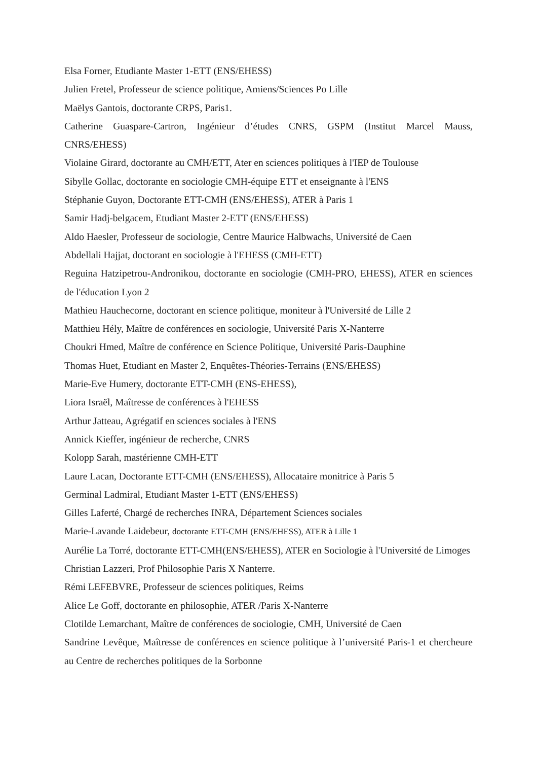Elsa Forner, Etudiante Master 1-ETT (ENS/EHESS)
Julien Fretel, Professeur de science politique, Amiens/Sciences Po Lille
Maëlys Gantois, doctorante CRPS, Paris1.
Catherine Guaspare-Cartron, Ingénieur d’études CNRS, GSPM (Institut Marcel Mauss, CNRS/EHESS)
Violaine Girard, doctorante au CMH/ETT, Ater en sciences politiques à l'IEP de Toulouse
Sibylle Gollac, doctorante en sociologie CMH-équipe ETT et enseignante à l'ENS
Stéphanie Guyon, Doctorante ETT-CMH (ENS/EHESS), ATER à Paris 1
Samir Hadj-belgacem, Etudiant Master 2-ETT (ENS/EHESS)
Aldo Haesler, Professeur de sociologie, Centre Maurice Halbwachs, Université de Caen
Abdellali Hajjat, doctorant en sociologie à l'EHESS (CMH-ETT)
Reguina Hatzipetrou-Andronikou, doctorante en sociologie (CMH-PRO, EHESS), ATER en sciences de l'éducation Lyon 2
Mathieu Hauchecorne, doctorant en science politique, moniteur à l'Université de Lille 2
Matthieu Hély, Maître de conférences en sociologie, Université Paris X-Nanterre
Choukri Hmed, Maître de conférence en Science Politique, Université Paris-Dauphine
Thomas Huet, Etudiant en Master 2, Enquêtes-Théories-Terrains (ENS/EHESS)
Marie-Eve Humery, doctorante ETT-CMH (ENS-EHESS),
Liora Israël, Maîtresse de conférences à l'EHESS
Arthur Jatteau, Agrégatif en sciences sociales à l'ENS
Annick Kieffer, ingénieur de recherche, CNRS
Kolopp Sarah, mastérienne CMH-ETT
Laure Lacan, Doctorante ETT-CMH (ENS/EHESS), Allocataire monitrice à Paris 5
Germinal Ladmiral, Etudiant Master 1-ETT (ENS/EHESS)
Gilles Laferté, Chargé de recherches INRA, Département Sciences sociales
Marie-Lavande Laidebeur, doctorante ETT-CMH (ENS/EHESS), ATER à Lille 1
Aurélie La Torré, doctorante ETT-CMH(ENS/EHESS), ATER en Sociologie à l'Université de Limoges
Christian Lazzeri, Prof Philosophie Paris X Nanterre.
Rémi LEFEBVRE, Professeur de sciences politiques, Reims
Alice Le Goff, doctorante en philosophie, ATER /Paris X-Nanterre
Clotilde Lemarchant, Maître de conférences de sociologie, CMH, Université de Caen
Sandrine Levêque, Maîtresse de conférences en science politique à l’université Paris-1 et chercheure au Centre de recherches politiques de la Sorbonne